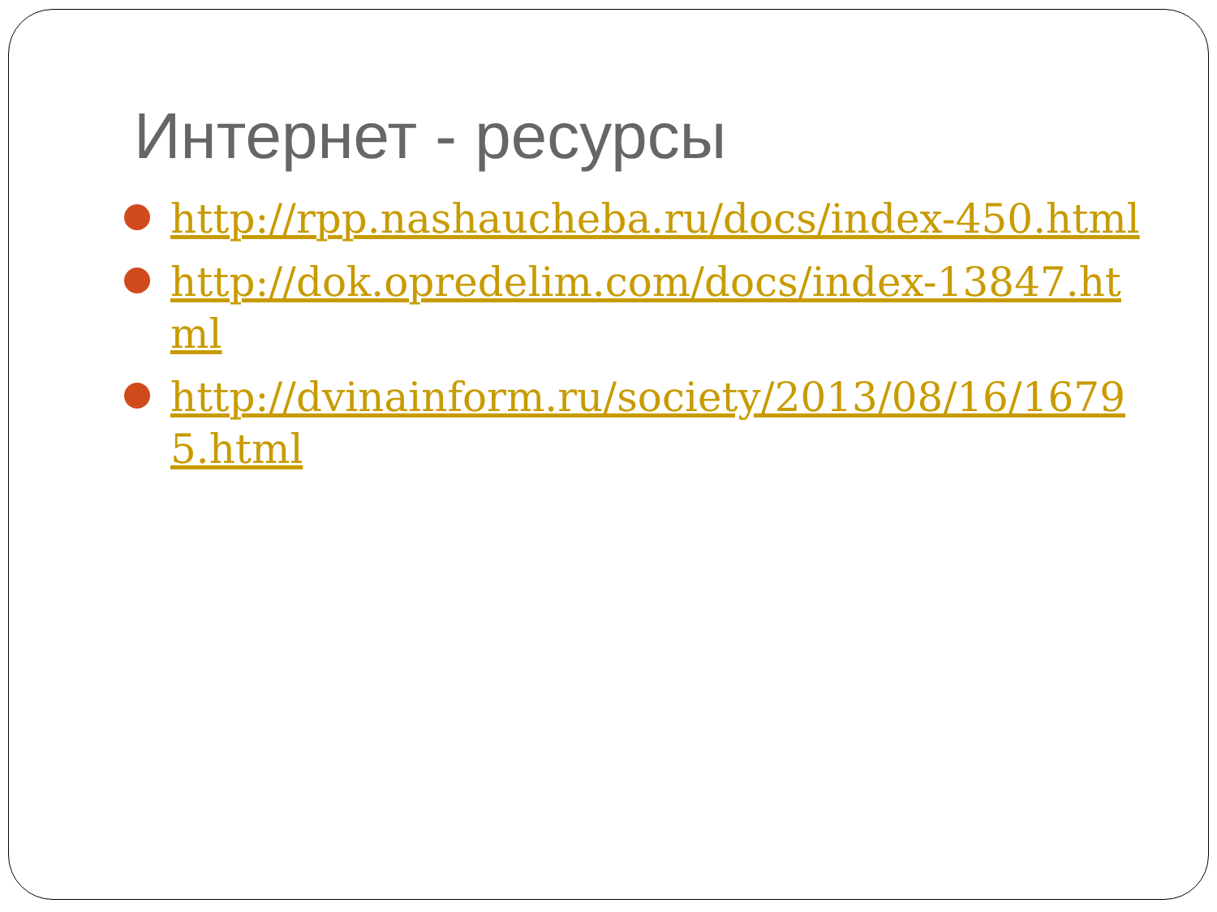Интернет - ресурсы
http://rpp.nashaucheba.ru/docs/index-450.html
http://dok.opredelim.com/docs/index-13847.html
http://dvinainform.ru/society/2013/08/16/16795.html